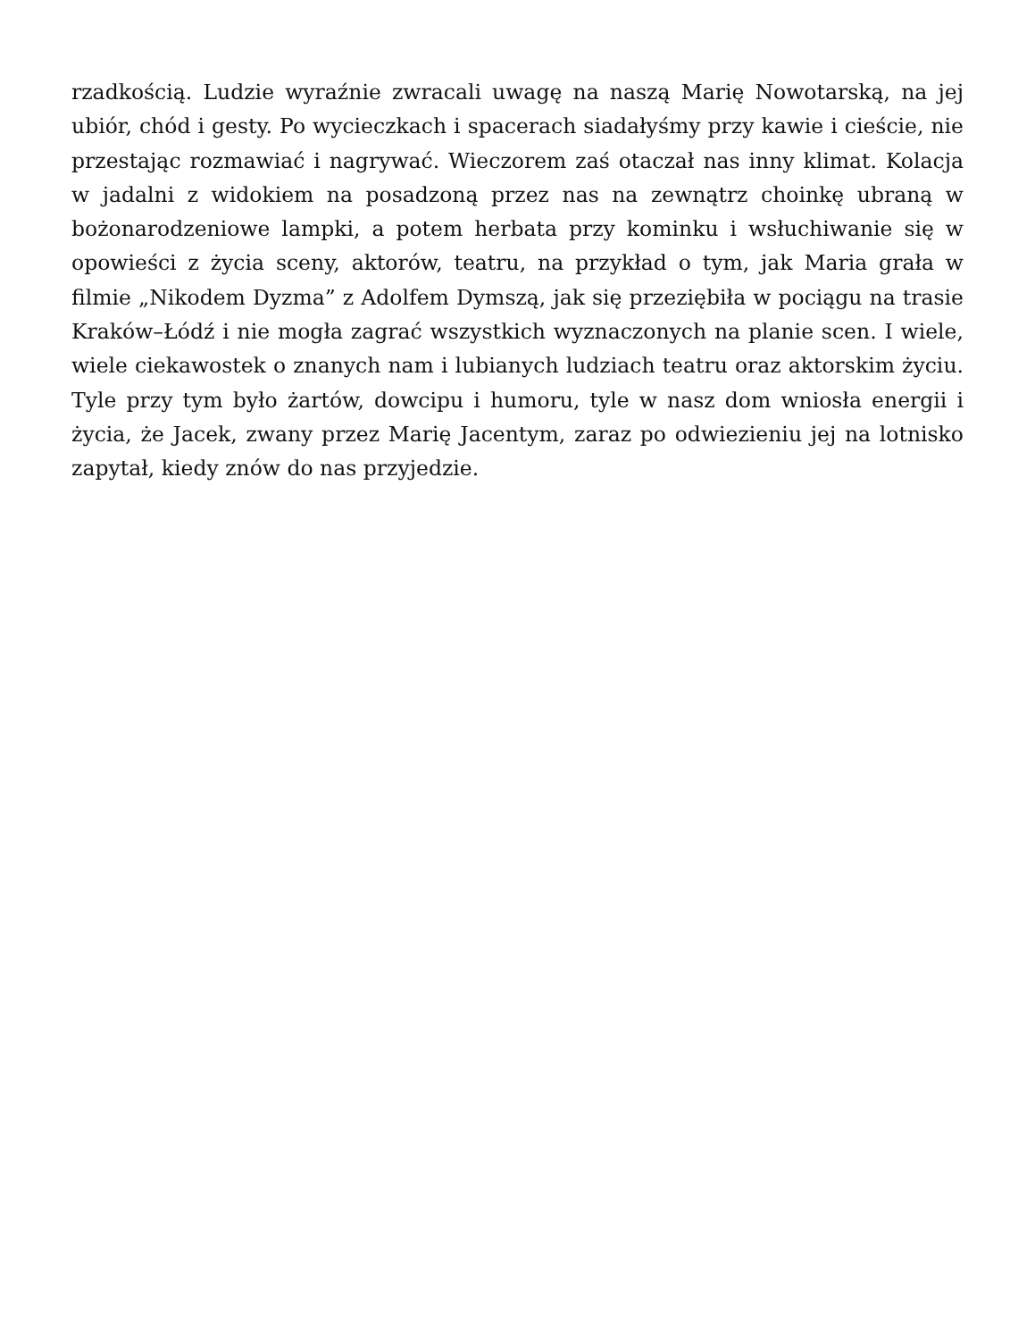rzadkością. Ludzie wyraźnie zwracali uwagę na naszą Marię Nowotarską, na jej ubiór, chód i gesty. Po wycieczkach i spacerach siadałyśmy przy kawie i cieście, nie przestając rozmawiać i nagrywać. Wieczorem zaś otaczał nas inny klimat. Kolacja w jadalni z widokiem na posadzoną przez nas na zewnątrz choinkę ubraną w bożonarodzeniowe lampki, a potem herbata przy kominku i wsłuchiwanie się w opowieści z życia sceny, aktorów, teatru, na przykład o tym, jak Maria grała w filmie „Nikodem Dyzma” z Adolfem Dymszą, jak się przeziębiła w pociągu na trasie Kraków–Łódź i nie mogła zagrać wszystkich wyznaczonych na planie scen. I wiele, wiele ciekawostek o znanych nam i lubianych ludziach teatru oraz aktorskim życiu. Tyle przy tym było żartów, dowcipu i humoru, tyle w nasz dom wniosła energii i życia, że Jacek, zwany przez Marię Jacentym, zaraz po odwiezieniu jej na lotnisko zapytał, kiedy znów do nas przyjedzie.